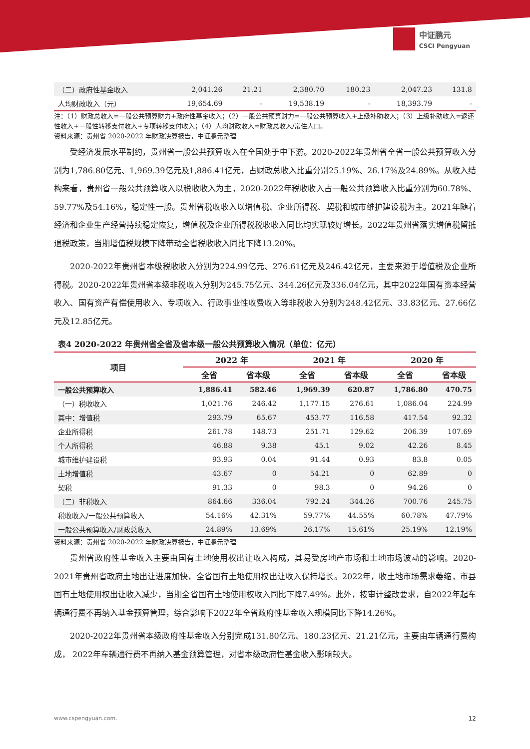中证鹏元
CSCI Pengyuan
| （二）政府性基金收入 | 2,041.26 | 21.21 | 2,380.70 | 180.23 | 2,047.23 | 131.8 |
| 人均财政收入（元） | 19,654.69 | - | 19,538.19 | - | 18,393.79 | - |
注：（1）财政总收入=一般公共预算财力+政府性基金收入；（2）一般公共预算财力=一般公共预算收入+上级补助收入；（3）上级补助收入=返还性收入+一般性转移支付收入+专项转移支付收入；（4）人均财政收入=财政总收入/常住人口。
资料来源：贵州省 2020-2022 年财政决算报告，中证鹏元整理
受经济发展水平制约，贵州省一般公共预算收入在全国处于中下游。2020-2022年贵州省全省一般公共预算收入分别为1,786.80亿元、1,969.39亿元及1,886.41亿元，占财政总收入比重分别25.19%、26.17%及24.89%。从收入结构来看，贵州省一般公共预算收入以税收收入为主，2020-2022年税收收入占一般公共预算收入比重分别为60.78%、59.77%及54.16%，稳定性一般。贵州省税收收入以增值税、企业所得税、契税和城市维护建设税为主。2021年随着经济和企业生产经营持续稳定恢复，增值税及企业所得税税收收入同比均实现较好增长。2022年贵州省落实增值税留抵退税政策，当期增值税规模下降带动全省税收收入同比下降13.20%。
2020-2022年贵州省本级税收收入分别为224.99亿元、276.61亿元及246.42亿元，主要来源于增值税及企业所得税。2020-2022年贵州省本级非税收入分别为245.75亿元、344.26亿元及336.04亿元，其中2022年国有资本经营收入、国有资产有偿使用收入、专项收入、行政事业性收费收入等非税收入分别为248.42亿元、33.83亿元、27.66亿元及12.85亿元。
表4 2020-2022 年贵州省全省及省本级一般公共预算收入情况（单位：亿元）
| 项目 | 2022 年 | | 2021 年 | | 2020 年 | |
| --- | --- | --- | --- | --- | --- | --- |
| | 全省 | 省本级 | 全省 | 省本级 | 全省 | 省本级 |
| 一般公共预算收入 | 1,886.41 | 582.46 | 1,969.39 | 620.87 | 1,786.80 | 470.75 |
| （一）税收收入 | 1,021.76 | 246.42 | 1,177.15 | 276.61 | 1,086.04 | 224.99 |
| 其中：增值税 | 293.79 | 65.67 | 453.77 | 116.58 | 417.54 | 92.32 |
| 企业所得税 | 261.78 | 148.73 | 251.71 | 129.62 | 206.39 | 107.69 |
| 个人所得税 | 46.88 | 9.38 | 45.1 | 9.02 | 42.26 | 8.45 |
| 城市维护建设税 | 93.93 | 0.04 | 91.44 | 0.93 | 83.8 | 0.05 |
| 土地增值税 | 43.67 | 0 | 54.21 | 0 | 62.89 | 0 |
| 契税 | 91.33 | 0 | 98.3 | 0 | 94.26 | 0 |
| （二）非税收入 | 864.66 | 336.04 | 792.24 | 344.26 | 700.76 | 245.75 |
| 税收收入/一般公共预算收入 | 54.16% | 42.31% | 59.77% | 44.55% | 60.78% | 47.79% |
| 一般公共预算收入/财政总收入 | 24.89% | 13.69% | 26.17% | 15.61% | 25.19% | 12.19% |
资料来源：贵州省 2020-2022 年财政决算报告，中证鹏元整理
贵州省政府性基金收入主要由国有土地使用权出让收入构成，其易受房地产市场和土地市场波动的影响。2020-2021年贵州省政府土地出让进度加快，全省国有土地使用权出让收入保持增长。2022年，收土地市场需求萎缩，市县国有土地使用权出让收入减少，当期全省国有土地使用权收入同比下降7.49%。此外，按审计整改要求，自2022年起车辆通行费不再纳入基金预算管理，综合影响下2022年全省政府性基金收入规模同比下降14.26%。
2020-2022年贵州省本级政府性基金收入分别完成131.80亿元、180.23亿元、21.21亿元，主要由车辆通行费构成， 2022年车辆通行费不再纳入基金预算管理，对省本级政府性基金收入影响较大。
www.cspengyuan.com. 12